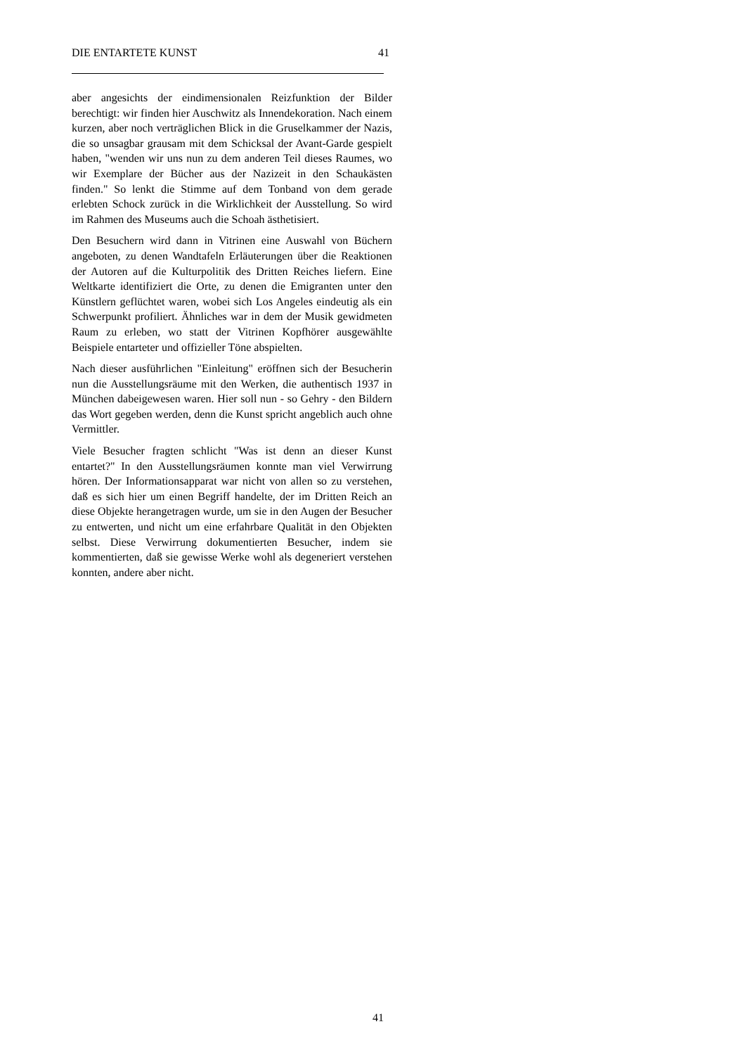DIE ENTARTETE KUNST 41
aber angesichts der eindimensionalen Reizfunktion der Bilder berechtigt: wir finden hier Auschwitz als Innendekoration. Nach einem kurzen, aber noch verträglichen Blick in die Gruselkammer der Nazis, die so unsagbar grausam mit dem Schicksal der Avant-Garde gespielt haben, "wenden wir uns nun zu dem anderen Teil dieses Raumes, wo wir Exemplare der Bücher aus der Nazizeit in den Schaukästen finden." So lenkt die Stimme auf dem Tonband von dem gerade erlebten Schock zurück in die Wirklichkeit der Ausstellung. So wird im Rahmen des Museums auch die Schoah ästhetisiert.
Den Besuchern wird dann in Vitrinen eine Auswahl von Büchern angeboten, zu denen Wandtafeln Erläuterungen über die Reaktionen der Autoren auf die Kulturpolitik des Dritten Reiches liefern. Eine Weltkarte identifiziert die Orte, zu denen die Emigranten unter den Künstlern geflüchtet waren, wobei sich Los Angeles eindeutig als ein Schwerpunkt profiliert. Ähnliches war in dem der Musik gewidmeten Raum zu erleben, wo statt der Vitrinen Kopfhörer ausgewählte Beispiele entarteter und offizieller Töne abspielten.
Nach dieser ausführlichen "Einleitung" eröffnen sich der Besucherin nun die Ausstellungsräume mit den Werken, die authentisch 1937 in München dabeigewesen waren. Hier soll nun - so Gehry - den Bildern das Wort gegeben werden, denn die Kunst spricht angeblich auch ohne Vermittler.
Viele Besucher fragten schlicht "Was ist denn an dieser Kunst entartet?" In den Ausstellungsräumen konnte man viel Verwirrung hören. Der Informationsapparat war nicht von allen so zu verstehen, daß es sich hier um einen Begriff handelte, der im Dritten Reich an diese Objekte herangetragen wurde, um sie in den Augen der Besucher zu entwerten, und nicht um eine erfahrbare Qualität in den Objekten selbst. Diese Verwirrung dokumentierten Besucher, indem sie kommentierten, daß sie gewisse Werke wohl als degeneriert verstehen konnten, andere aber nicht.
41